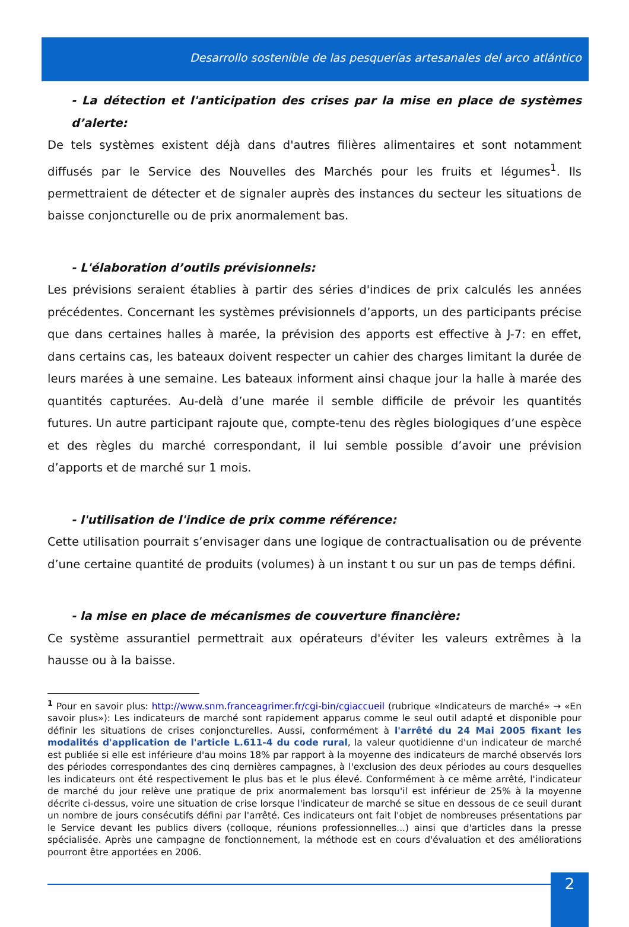Desarrollo sostenible de las pesquerías artesanales del arco atlántico
- La détection et l'anticipation des crises par la mise en place de systèmes d’alerte:
De tels systèmes existent déjà dans d'autres filières alimentaires et sont notamment diffusés par le Service des Nouvelles des Marchés pour les fruits et légumes<sup>1</sup>. Ils permettraient de détecter et de signaler auprès des instances du secteur les situations de baisse conjoncturelle ou de prix anormalement bas.
- L'élaboration d’outils prévisionnels:
Les prévisions seraient établies à partir des séries d'indices de prix calculés les années précédentes. Concernant les systèmes prévisionnels d’apports, un des participants précise que dans certaines halles à marée, la prévision des apports est effective à J-7: en effet, dans certains cas, les bateaux doivent respecter un cahier des charges limitant la durée de leurs marées à une semaine. Les bateaux informent ainsi chaque jour la halle à marée des quantités capturées. Au-delà d’une marée il semble difficile de prévoir les quantités futures. Un autre participant rajoute que, compte-tenu des règles biologiques d’une espèce et des règles du marché correspondant, il lui semble possible d’avoir une prévision d’apports et de marché sur 1 mois.
- l'utilisation de l'indice de prix comme référence:
Cette utilisation pourrait s’envisager dans une logique de contractualisation ou de prévente d’une certaine quantité de produits (volumes) à un instant t ou sur un pas de temps défini.
- la mise en place de mécanismes de couverture financière:
Ce système assurantiel permettrait aux opérateurs d'éviter les valeurs extrêmes à la hausse ou à la baisse.
<sup>1</sup> Pour en savoir plus: http://www.snm.franceagrimer.fr/cgi-bin/cgiaccueil (rubrique «Indicateurs de marché» → «En savoir plus»): Les indicateurs de marché sont rapidement apparus comme le seul outil adapté et disponible pour définir les situations de crises conjoncturelles. Aussi, conformément à l'arrêté du 24 Mai 2005 fixant les modalités d'application de l'article L.611-4 du code rural, la valeur quotidienne d'un indicateur de marché est publiée si elle est inférieure d'au moins 18% par rapport à la moyenne des indicateurs de marché observés lors des périodes correspondantes des cinq dernières campagnes, à l'exclusion des deux périodes au cours desquelles les indicateurs ont été respectivement le plus bas et le plus élevé. Conformément à ce même arrêté, l'indicateur de marché du jour relève une pratique de prix anormalement bas lorsqu'il est inférieur de 25% à la moyenne décrite ci-dessus, voire une situation de crise lorsque l'indicateur de marché se situe en dessous de ce seuil durant un nombre de jours consécutifs défini par l'arrêté. Ces indicateurs ont fait l'objet de nombreuses présentations par le Service devant les publics divers (colloque, réunions professionnelles...) ainsi que d'articles dans la presse spécialisée. Après une campagne de fonctionnement, la méthode est en cours d'évaluation et des améliorations pourront être apportées en 2006.
2